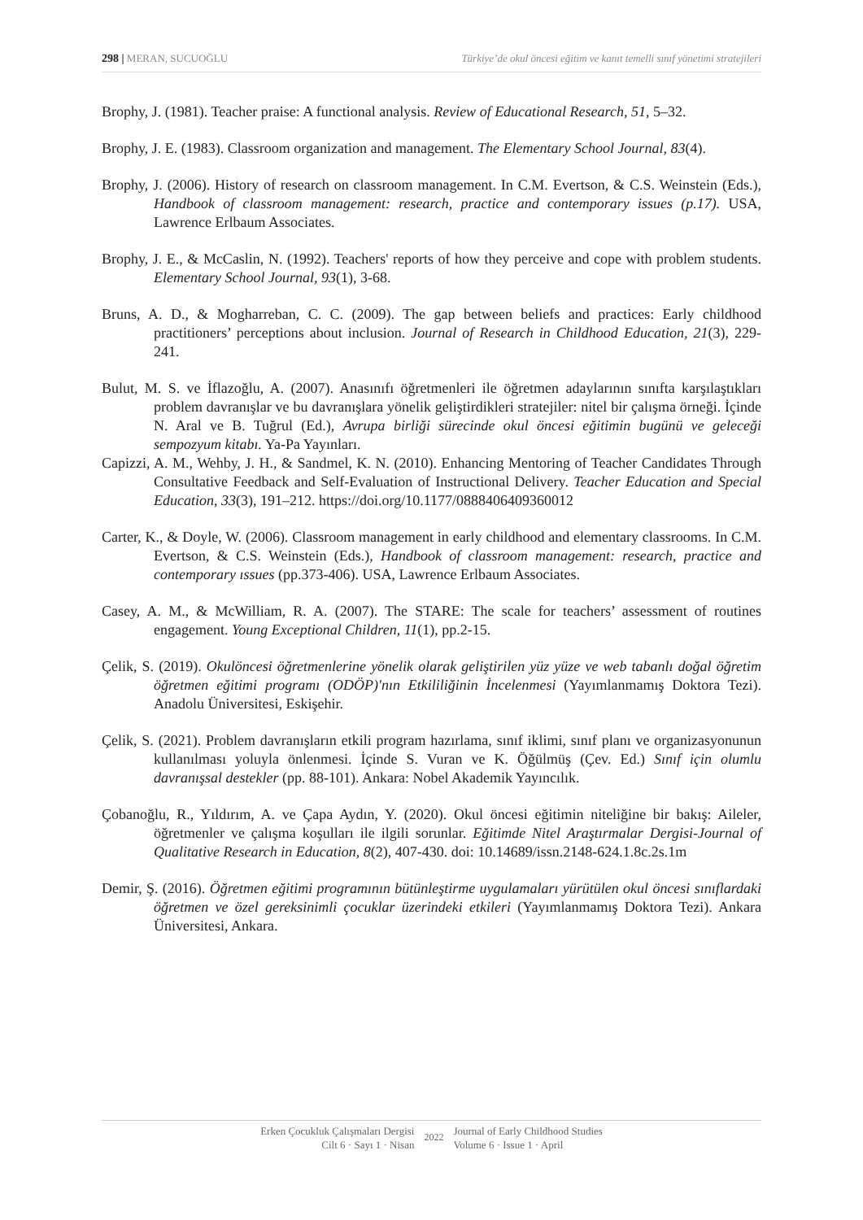298 | MERAN, SUCUOĞLU Türkiye’de okul öncesi eğitim ve kanıt temelli sınıf yönetimi stratejileri
Brophy, J. (1981). Teacher praise: A functional analysis. Review of Educational Research, 51, 5–32.
Brophy, J. E. (1983). Classroom organization and management. The Elementary School Journal, 83(4).
Brophy, J. (2006). History of research on classroom management. In C.M. Evertson, & C.S. Weinstein (Eds.), Handbook of classroom management: research, practice and contemporary issues (p.17). USA, Lawrence Erlbaum Associates.
Brophy, J. E., & McCaslin, N. (1992). Teachers' reports of how they perceive and cope with problem students. Elementary School Journal, 93(1), 3-68.
Bruns, A. D., & Mogharreban, C. C. (2009). The gap between beliefs and practices: Early childhood practitioners’ perceptions about inclusion. Journal of Research in Childhood Education, 21(3), 229-241.
Bulut, M. S. ve İflazoğlu, A. (2007). Anasınıfı öğretmenleri ile öğretmen adaylarının sınıfta karşılaştıkları problem davranışlar ve bu davranışlara yönelik geliştirdikleri stratejiler: nitel bir çalışma örneği. İçinde N. Aral ve B. Tuğrul (Ed.), Avrupa birliği sürecinde okul öncesi eğitimin bugünü ve geleceği sempozyum kitabı. Ya-Pa Yayınları.
Capizzi, A. M., Wehby, J. H., & Sandmel, K. N. (2010). Enhancing Mentoring of Teacher Candidates Through Consultative Feedback and Self-Evaluation of Instructional Delivery. Teacher Education and Special Education, 33(3), 191–212. https://doi.org/10.1177/0888406409360012
Carter, K., & Doyle, W. (2006). Classroom management in early childhood and elementary classrooms. In C.M. Evertson, & C.S. Weinstein (Eds.), Handbook of classroom management: research, practice and contemporary ıssues (pp.373-406). USA, Lawrence Erlbaum Associates.
Casey, A. M., & McWilliam, R. A. (2007). The STARE: The scale for teachers’ assessment of routines engagement. Young Exceptional Children, 11(1), pp.2-15.
Çelik, S. (2019). Okulöncesi öğretmenlerine yönelik olarak geliştirilen yüz yüze ve web tabanlı doğal öğretim öğretmen eğitimi programı (ODÖP)'nın Etkililiğinin İncelenmesi (Yayımlanmamış Doktora Tezi). Anadolu Üniversitesi, Eskişehir.
Çelik, S. (2021). Problem davranışların etkili program hazırlama, sınıf iklimi, sınıf planı ve organizasyonunun kullanılması yoluyla önlenmesi. İçinde S. Vuran ve K. Öğülmüş (Çev. Ed.) Sınıf için olumlu davranışsal destekler (pp. 88-101). Ankara: Nobel Akademik Yayıncılık.
Çobanoğlu, R., Yıldırım, A. ve Çapa Aydın, Y. (2020). Okul öncesi eğitimin niteliğine bir bakış: Aileler, öğretmenler ve çalışma koşulları ile ilgili sorunlar. Eğitimde Nitel Araştırmalar Dergisi-Journal of Qualitative Research in Education, 8(2), 407-430. doi: 10.14689/issn.2148-624.1.8c.2s.1m
Demir, Ş. (2016). Öğretmen eğitimi programının bütünleştirme uygulamaları yürütülen okul öncesi sınıflardaki öğretmen ve özel gereksinimli çocuklar üzerindeki etkileri (Yayımlanmamış Doktora Tezi). Ankara Üniversitesi, Ankara.
Erken Çocukluk Çalışmaları Dergisi
Cilt 6 · Sayı 1 · Nisan
2022
Journal of Early Childhood Studies
Volume 6 · Issue 1 · April